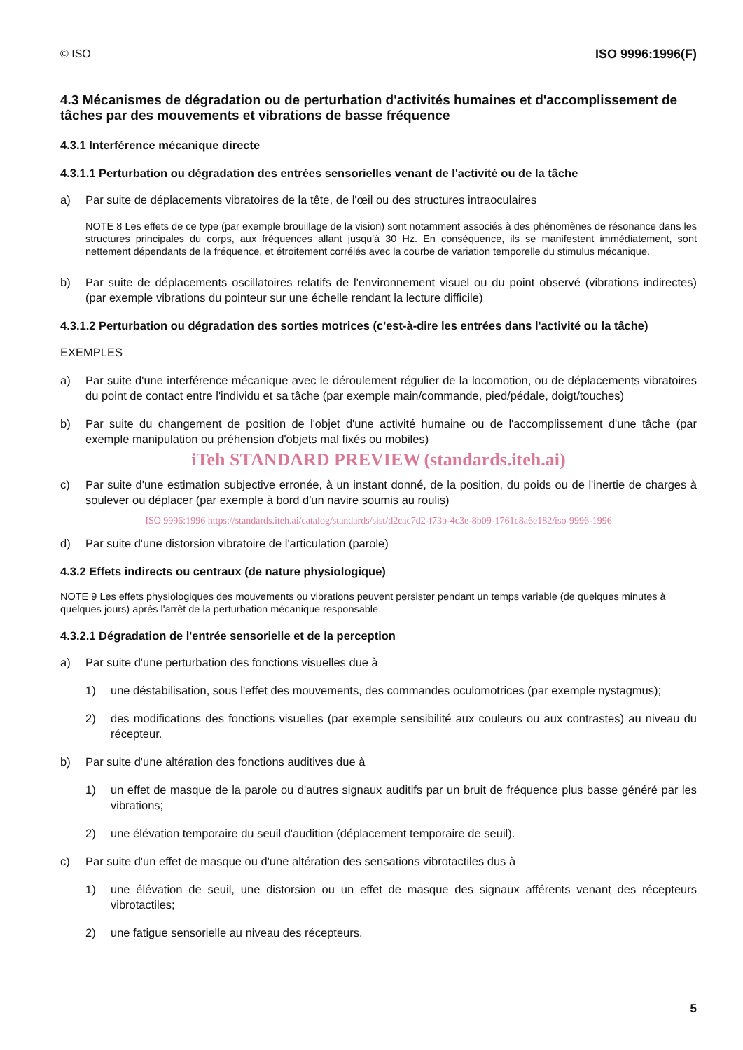© ISO ISO 9996:1996(F)
4.3 Mécanismes de dégradation ou de perturbation d'activités humaines et d'accomplissement de tâches par des mouvements et vibrations de basse fréquence
4.3.1 Interférence mécanique directe
4.3.1.1 Perturbation ou dégradation des entrées sensorielles venant de l'activité ou de la tâche
a) Par suite de déplacements vibratoires de la tête, de l'œil ou des structures intraoculaires
NOTE 8 Les effets de ce type (par exemple brouillage de la vision) sont notamment associés à des phénomènes de résonance dans les structures principales du corps, aux fréquences allant jusqu'à 30 Hz. En conséquence, ils se manifestent immédiatement, sont nettement dépendants de la fréquence, et étroitement corrélés avec la courbe de variation temporelle du stimulus mécanique.
b) Par suite de déplacements oscillatoires relatifs de l'environnement visuel ou du point observé (vibrations indirectes) (par exemple vibrations du pointeur sur une échelle rendant la lecture difficile)
4.3.1.2 Perturbation ou dégradation des sorties motrices (c'est-à-dire les entrées dans l'activité ou la tâche)
EXEMPLES
a) Par suite d'une interférence mécanique avec le déroulement régulier de la locomotion, ou de déplacements vibratoires du point de contact entre l'individu et sa tâche (par exemple main/commande, pied/pédale, doigt/touches)
b) Par suite du changement de position de l'objet d'une activité humaine ou de l'accomplissement d'une tâche (par exemple manipulation ou préhension d'objets mal fixés ou mobiles)
iTeh STANDARD PREVIEW (standards.iteh.ai)
c) Par suite d'une estimation subjective erronée, à un instant donné, de la position, du poids ou de l'inertie de charges à soulever ou déplacer (par exemple à bord d'un navire soumis au roulis)
ISO 9996:1996 https://standards.iteh.ai/catalog/standards/sist/d2cac7d2-f73b-4c3e-8b09-1761c8a6e182/iso-9996-1996
d) Par suite d'une distorsion vibratoire de l'articulation (parole)
4.3.2 Effets indirects ou centraux (de nature physiologique)
NOTE 9 Les effets physiologiques des mouvements ou vibrations peuvent persister pendant un temps variable (de quelques minutes à quelques jours) après l'arrêt de la perturbation mécanique responsable.
4.3.2.1 Dégradation de l'entrée sensorielle et de la perception
a) Par suite d'une perturbation des fonctions visuelles due à
1) une déstabilisation, sous l'effet des mouvements, des commandes oculomotrices (par exemple nystagmus);
2) des modifications des fonctions visuelles (par exemple sensibilité aux couleurs ou aux contrastes) au niveau du récepteur.
b) Par suite d'une altération des fonctions auditives due à
1) un effet de masque de la parole ou d'autres signaux auditifs par un bruit de fréquence plus basse généré par les vibrations;
2) une élévation temporaire du seuil d'audition (déplacement temporaire de seuil).
c) Par suite d'un effet de masque ou d'une altération des sensations vibrotactiles dus à
1) une élévation de seuil, une distorsion ou un effet de masque des signaux afférents venant des récepteurs vibrotactiles;
2) une fatigue sensorielle au niveau des récepteurs.
5